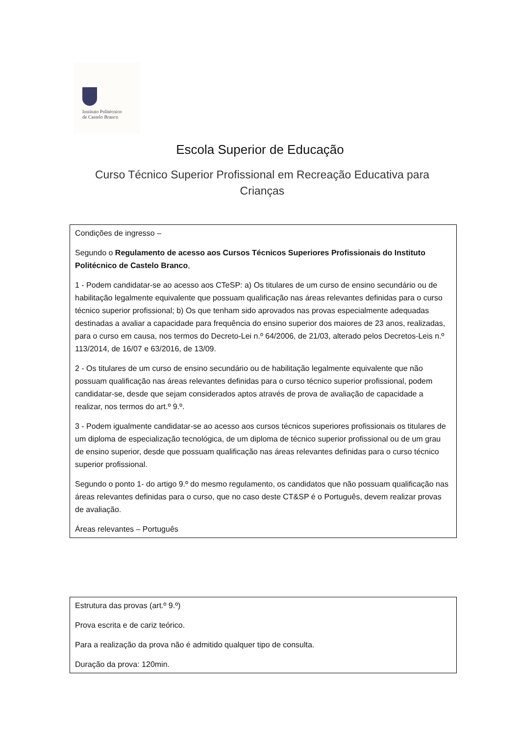Instituto Politécnico
de Castelo Branco
Escola Superior de Educação
Curso Técnico Superior Profissional em Recreação Educativa para Crianças
Condições de ingresso –
Segundo o Regulamento de acesso aos Cursos Técnicos Superiores Profissionais do Instituto Politécnico de Castelo Branco,
1 - Podem candidatar-se ao acesso aos CTeSP: a) Os titulares de um curso de ensino secundário ou de habilitação legalmente equivalente que possuam qualificação nas áreas relevantes definidas para o curso técnico superior profissional; b) Os que tenham sido aprovados nas provas especialmente adequadas destinadas a avaliar a capacidade para frequência do ensino superior dos maiores de 23 anos, realizadas, para o curso em causa, nos termos do Decreto-Lei n.º 64/2006, de 21/03, alterado pelos Decretos-Leis n.º 113/2014, de 16/07 e 63/2016, de 13/09.
2 - Os titulares de um curso de ensino secundário ou de habilitação legalmente equivalente que não possuam qualificação nas áreas relevantes definidas para o curso técnico superior profissional, podem candidatar-se, desde que sejam considerados aptos através de prova de avaliação de capacidade a realizar, nos termos do art.º 9.º.
3 - Podem igualmente candidatar-se ao acesso aos cursos técnicos superiores profissionais os titulares de um diploma de especialização tecnológica, de um diploma de técnico superior profissional ou de um grau de ensino superior, desde que possuam qualificação nas áreas relevantes definidas para o curso técnico superior profissional.
Segundo o ponto 1- do artigo 9.º do mesmo regulamento, os candidatos que não possuam qualificação nas áreas relevantes definidas para o curso, que no caso deste CT&SP é o Português, devem realizar provas de avaliação.
Áreas relevantes – Português
Estrutura das provas (art.º 9.º)
Prova escrita e de cariz teórico.
Para a realização da prova não é admitido qualquer tipo de consulta.
Duração da prova: 120min.